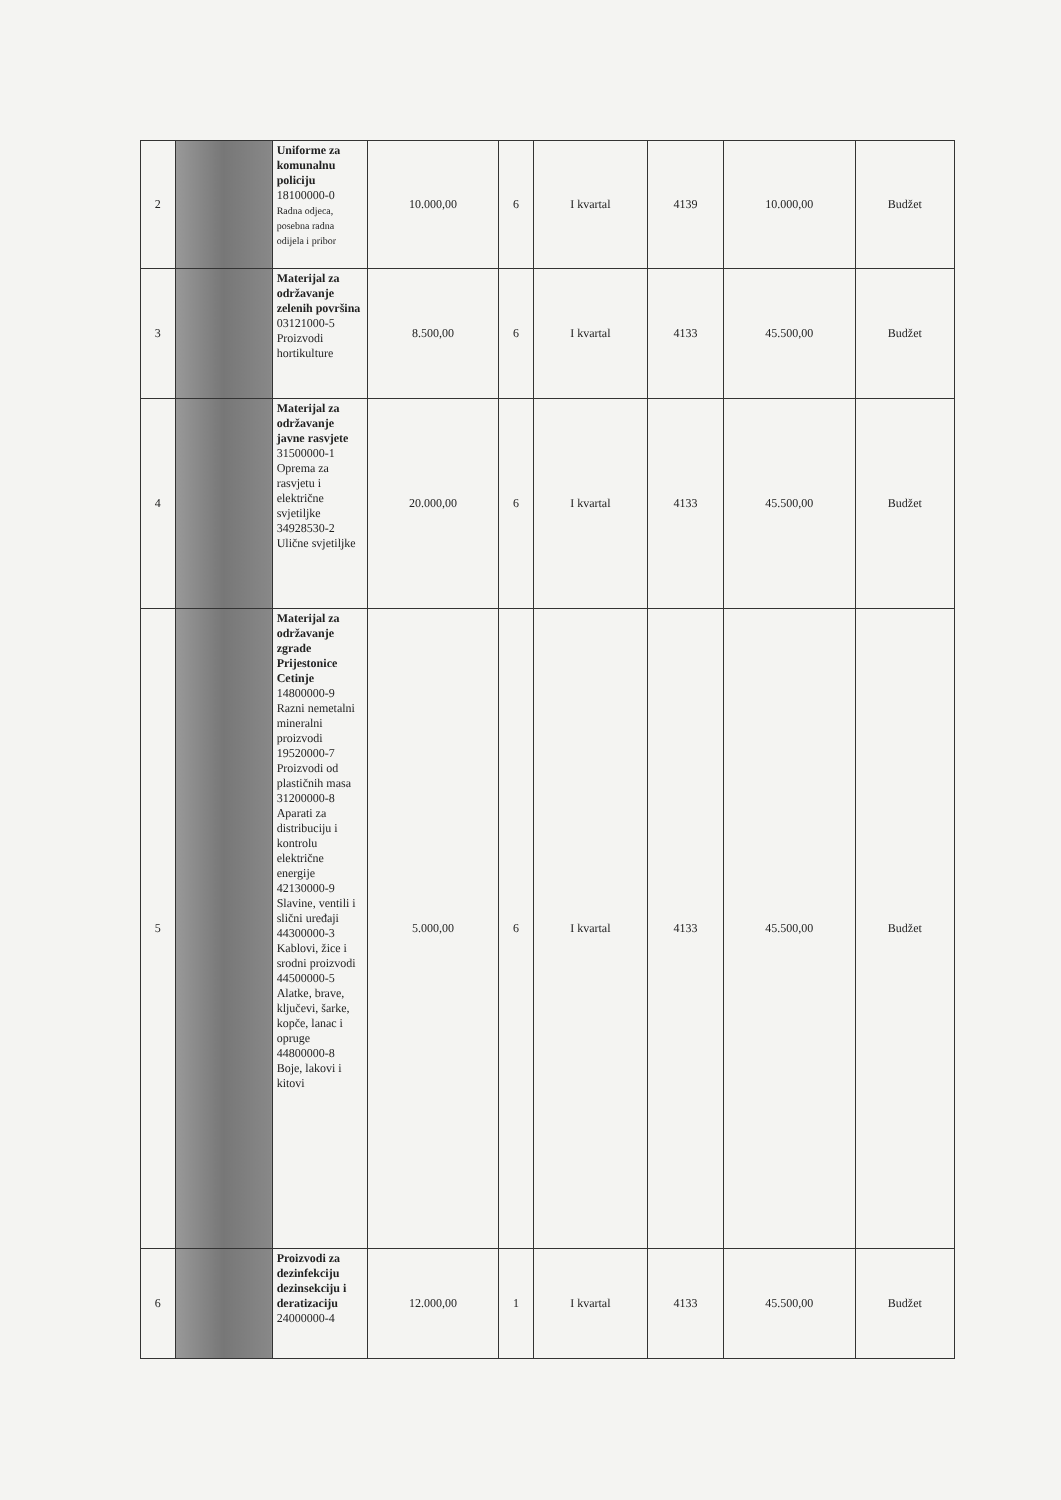| 2 | | Uniforme za komunalnu policiju 18100000-0 Radna odjeca, posebna radna odijela i pribor | 10.000,00 | 6 | I kvartal | 4139 | 10.000,00 | Budžet |
| 3 | | Materijal za održavanje zelenih površina 03121000-5 Proizvodi hortikulture | 8.500,00 | 6 | I kvartal | 4133 | 45.500,00 | Budžet |
| 4 | | Materijal za održavanje javne rasvjete 31500000-1 Oprema za rasvjetu i električne svjetiljke 34928530-2 Ulične svjetiljke | 20.000,00 | 6 | I kvartal | 4133 | 45.500,00 | Budžet |
| 5 | | Materijal za održavanje zgrade Prijestonice Cetinje 14800000-9 Razni nemetalni mineralni proizvodi 19520000-7 Proizvodi od plastičnih masa 31200000-8 Aparati za distribuciju i kontrolu električne energije 42130000-9 Slavine, ventili i slični uređaji 44300000-3 Kablovi, žice i srodni proizvodi 44500000-5 Alatke, brave, ključevi, šarke, kopče, lanac i opruge 44800000-8 Boje, lakovi i kitovi | 5.000,00 | 6 | I kvartal | 4133 | 45.500,00 | Budžet |
| 6 | | Proizvodi za dezinfekciju dezinsekciju i deratizaciju 24000000-4 | 12.000,00 | 1 | I kvartal | 4133 | 45.500,00 | Budžet |